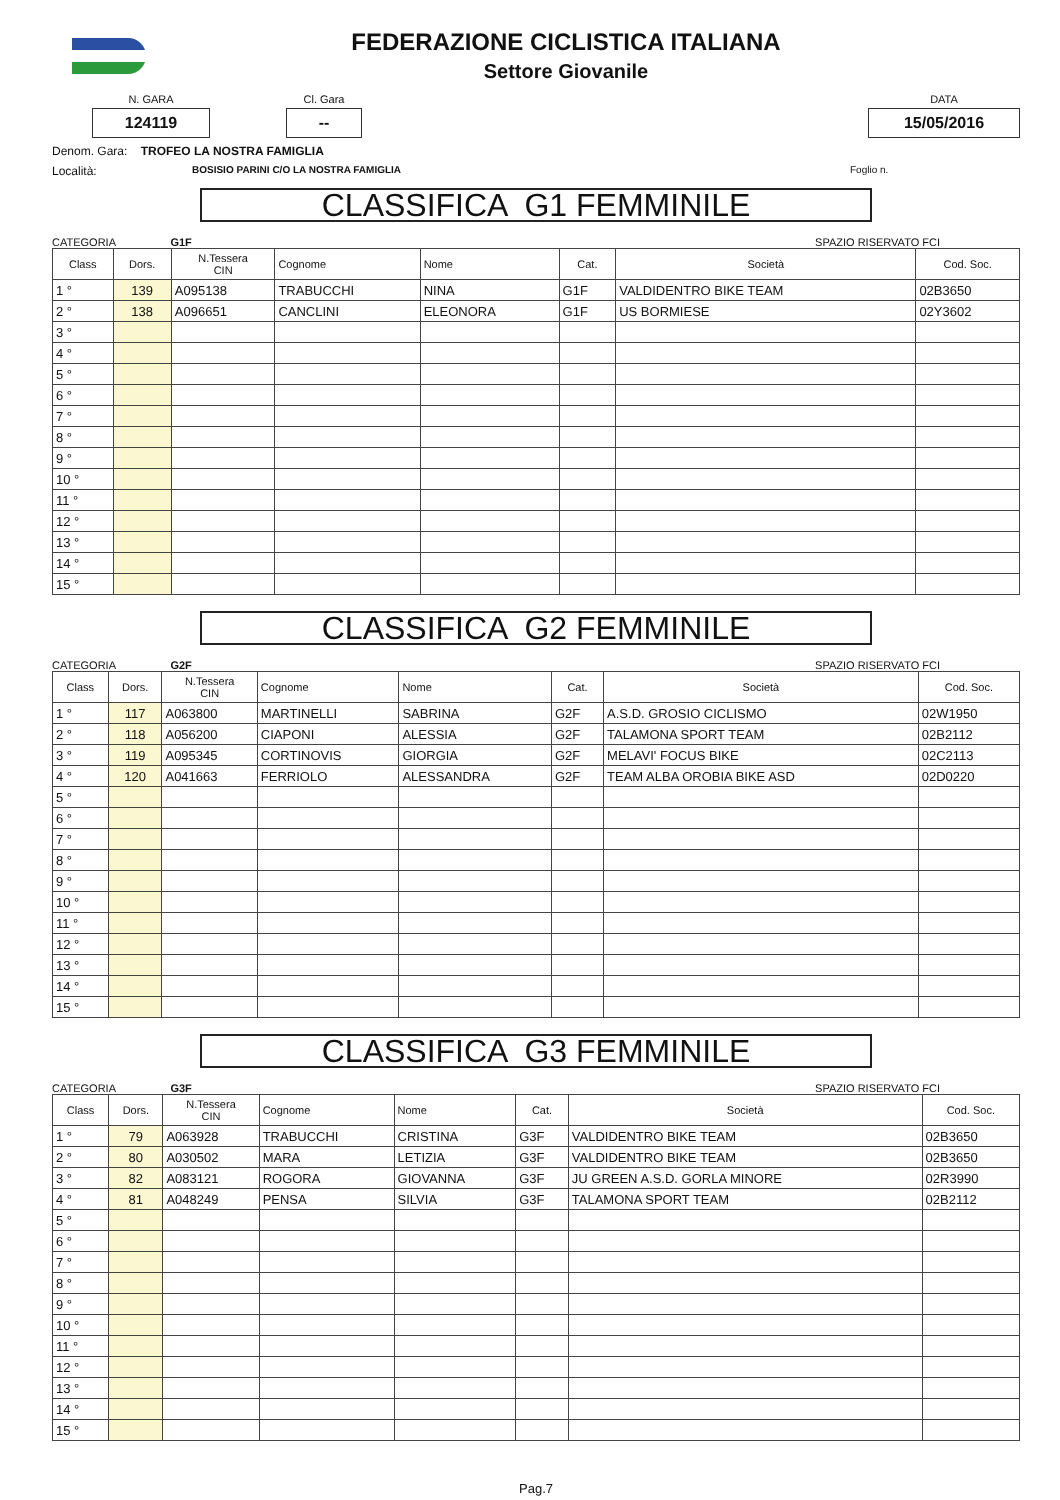FEDERAZIONE CICLISTICA ITALIANA
Settore Giovanile
N. GARA
124119
Cl. Gara
--
DATA
15/05/2016
Denom. Gara: TROFEO LA NOSTRA FAMIGLIA
Località: BOSISIO PARINI C/O LA NOSTRA FAMIGLIA Foglio n.
CLASSIFICA G1 FEMMINILE
CATEGORIA G1F SPAZIO RISERVATO FCI
| Class | Dors. | N.Tessera CIN | Cognome | Nome | Cat. | Società | Cod. Soc. |
| --- | --- | --- | --- | --- | --- | --- | --- |
| 1 ° | 139 | A095138 | TRABUCCHI | NINA | G1F | VALDIDENTRO BIKE TEAM | 02B3650 |
| 2 ° | 138 | A096651 | CANCLINI | ELEONORA | G1F | US BORMIESE | 02Y3602 |
| 3 ° | | | | | | | |
| 4 ° | | | | | | | |
| 5 ° | | | | | | | |
| 6 ° | | | | | | | |
| 7 ° | | | | | | | |
| 8 ° | | | | | | | |
| 9 ° | | | | | | | |
| 10 ° | | | | | | | |
| 11 ° | | | | | | | |
| 12 ° | | | | | | | |
| 13 ° | | | | | | | |
| 14 ° | | | | | | | |
| 15 ° | | | | | | | |
CLASSIFICA G2 FEMMINILE
CATEGORIA G2F SPAZIO RISERVATO FCI
| Class | Dors. | N.Tessera CIN | Cognome | Nome | Cat. | Società | Cod. Soc. |
| --- | --- | --- | --- | --- | --- | --- | --- |
| 1 ° | 117 | A063800 | MARTINELLI | SABRINA | G2F | A.S.D. GROSIO CICLISMO | 02W1950 |
| 2 ° | 118 | A056200 | CIAPONI | ALESSIA | G2F | TALAMONA SPORT TEAM | 02B2112 |
| 3 ° | 119 | A095345 | CORTINOVIS | GIORGIA | G2F | MELAVI' FOCUS BIKE | 02C2113 |
| 4 ° | 120 | A041663 | FERRIOLO | ALESSANDRA | G2F | TEAM ALBA OROBIA BIKE ASD | 02D0220 |
| 5 ° | | | | | | | |
| 6 ° | | | | | | | |
| 7 ° | | | | | | | |
| 8 ° | | | | | | | |
| 9 ° | | | | | | | |
| 10 ° | | | | | | | |
| 11 ° | | | | | | | |
| 12 ° | | | | | | | |
| 13 ° | | | | | | | |
| 14 ° | | | | | | | |
| 15 ° | | | | | | | |
CLASSIFICA G3 FEMMINILE
CATEGORIA G3F SPAZIO RISERVATO FCI
| Class | Dors. | N.Tessera CIN | Cognome | Nome | Cat. | Società | Cod. Soc. |
| --- | --- | --- | --- | --- | --- | --- | --- |
| 1 ° | 79 | A063928 | TRABUCCHI | CRISTINA | G3F | VALDIDENTRO BIKE TEAM | 02B3650 |
| 2 ° | 80 | A030502 | MARA | LETIZIA | G3F | VALDIDENTRO BIKE TEAM | 02B3650 |
| 3 ° | 82 | A083121 | ROGORA | GIOVANNA | G3F | JU GREEN A.S.D. GORLA MINORE | 02R3990 |
| 4 ° | 81 | A048249 | PENSA | SILVIA | G3F | TALAMONA SPORT TEAM | 02B2112 |
| 5 ° | | | | | | | |
| 6 ° | | | | | | | |
| 7 ° | | | | | | | |
| 8 ° | | | | | | | |
| 9 ° | | | | | | | |
| 10 ° | | | | | | | |
| 11 ° | | | | | | | |
| 12 ° | | | | | | | |
| 13 ° | | | | | | | |
| 14 ° | | | | | | | |
| 15 ° | | | | | | | |
Pag.7